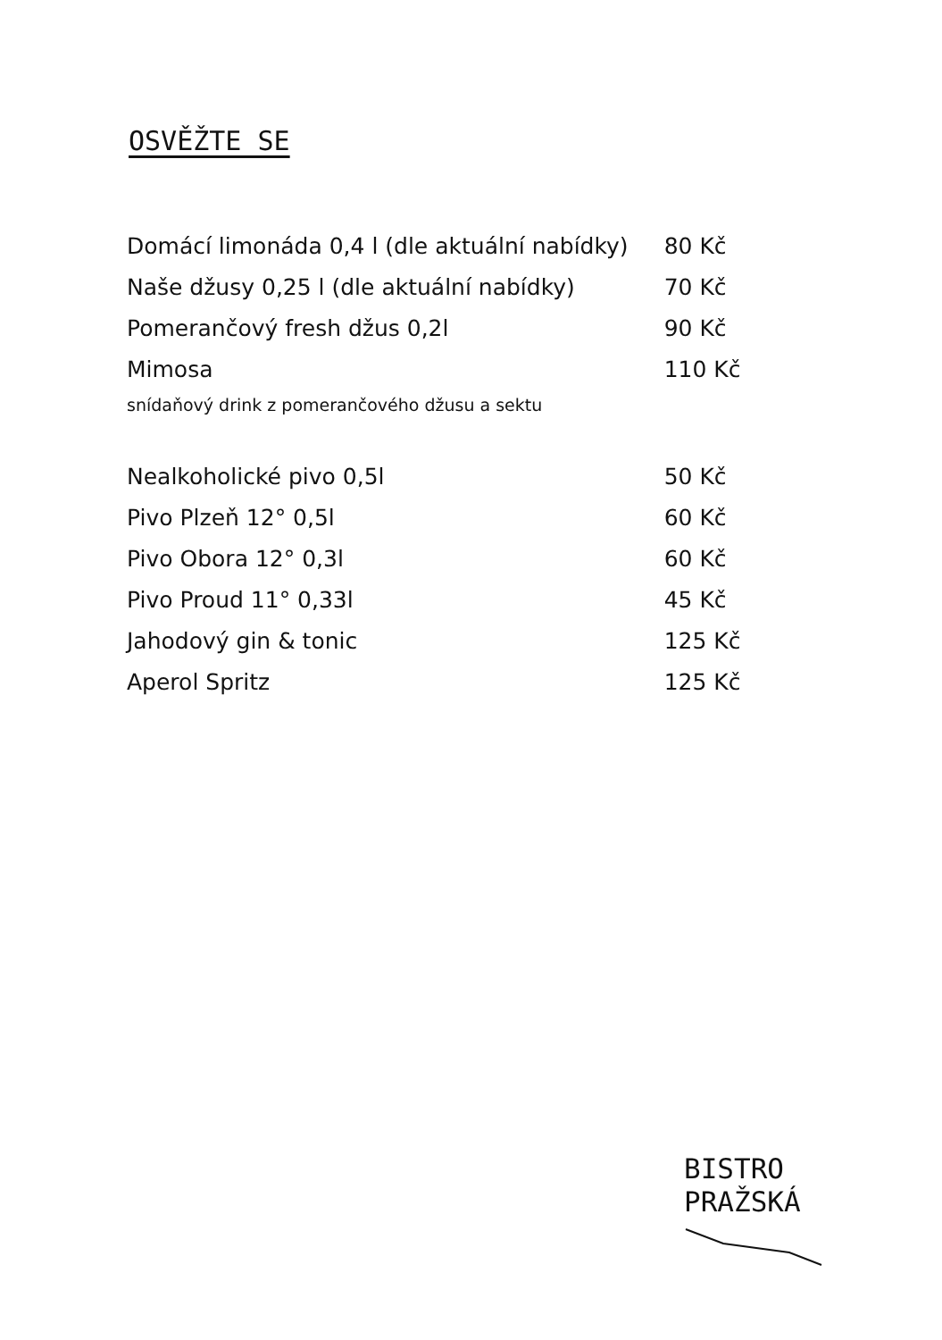OSVĚŽTE SE
| Domácí limonáda 0,4 l (dle aktuální nabídky) | 80 Kč |
| Naše džusy 0,25 l (dle aktuální nabídky) | 70 Kč |
| Pomerančový fresh džus 0,2l | 90 Kč |
| Mimosa | 110 Kč |
| snídaňový drink z pomerančového džusu a sektu | |
| Nealkoholické pivo 0,5l | 50 Kč |
| Pivo Plzeň 12° 0,5l | 60 Kč |
| Pivo Obora 12° 0,3l | 60 Kč |
| Pivo Proud 11° 0,33l | 45 Kč |
| Jahodový gin & tonic | 125 Kč |
| Aperol Spritz | 125 Kč |
BISTRO
PRAŽSKÁ